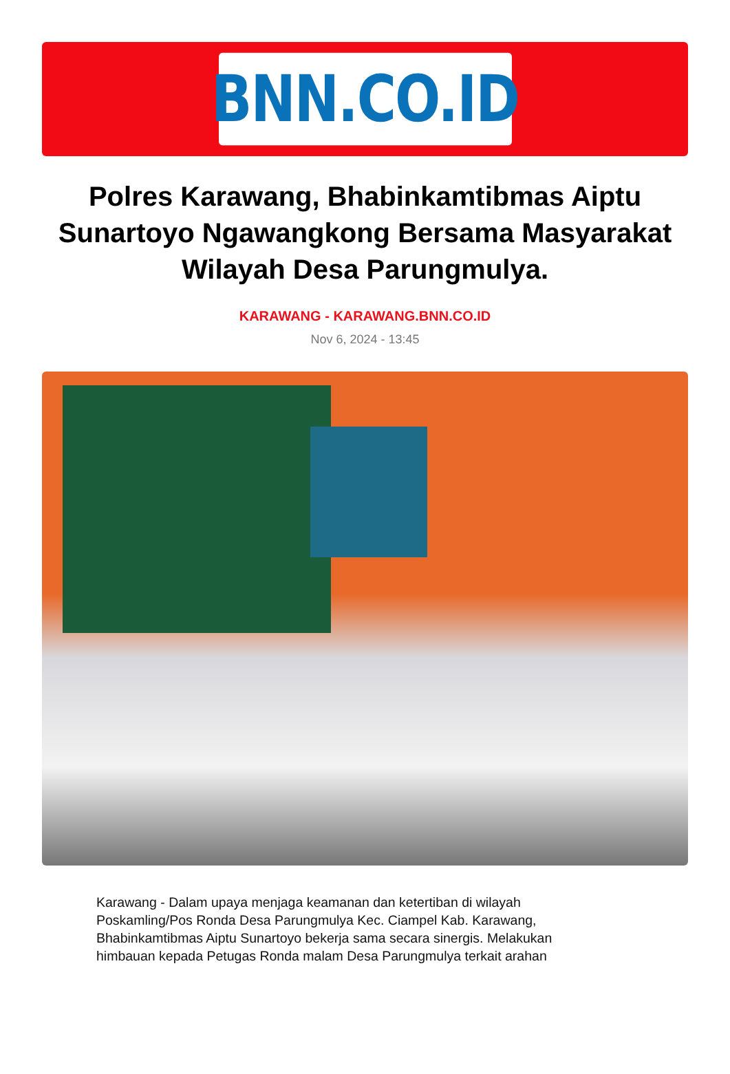BNN.CO.ID
Polres Karawang, Bhabinkamtibmas Aiptu Sunartoyo Ngawangkong Bersama Masyarakat Wilayah Desa Parungmulya.
KARAWANG - KARAWANG.BNN.CO.ID
Nov 6, 2024 - 13:45
Karawang - Dalam upaya menjaga keamanan dan ketertiban di wilayah Poskamling/Pos Ronda Desa Parungmulya Kec. Ciampel Kab. Karawang, Bhabinkamtibmas Aiptu Sunartoyo bekerja sama secara sinergis. Melakukan himbauan kepada Petugas Ronda malam Desa Parungmulya terkait arahan